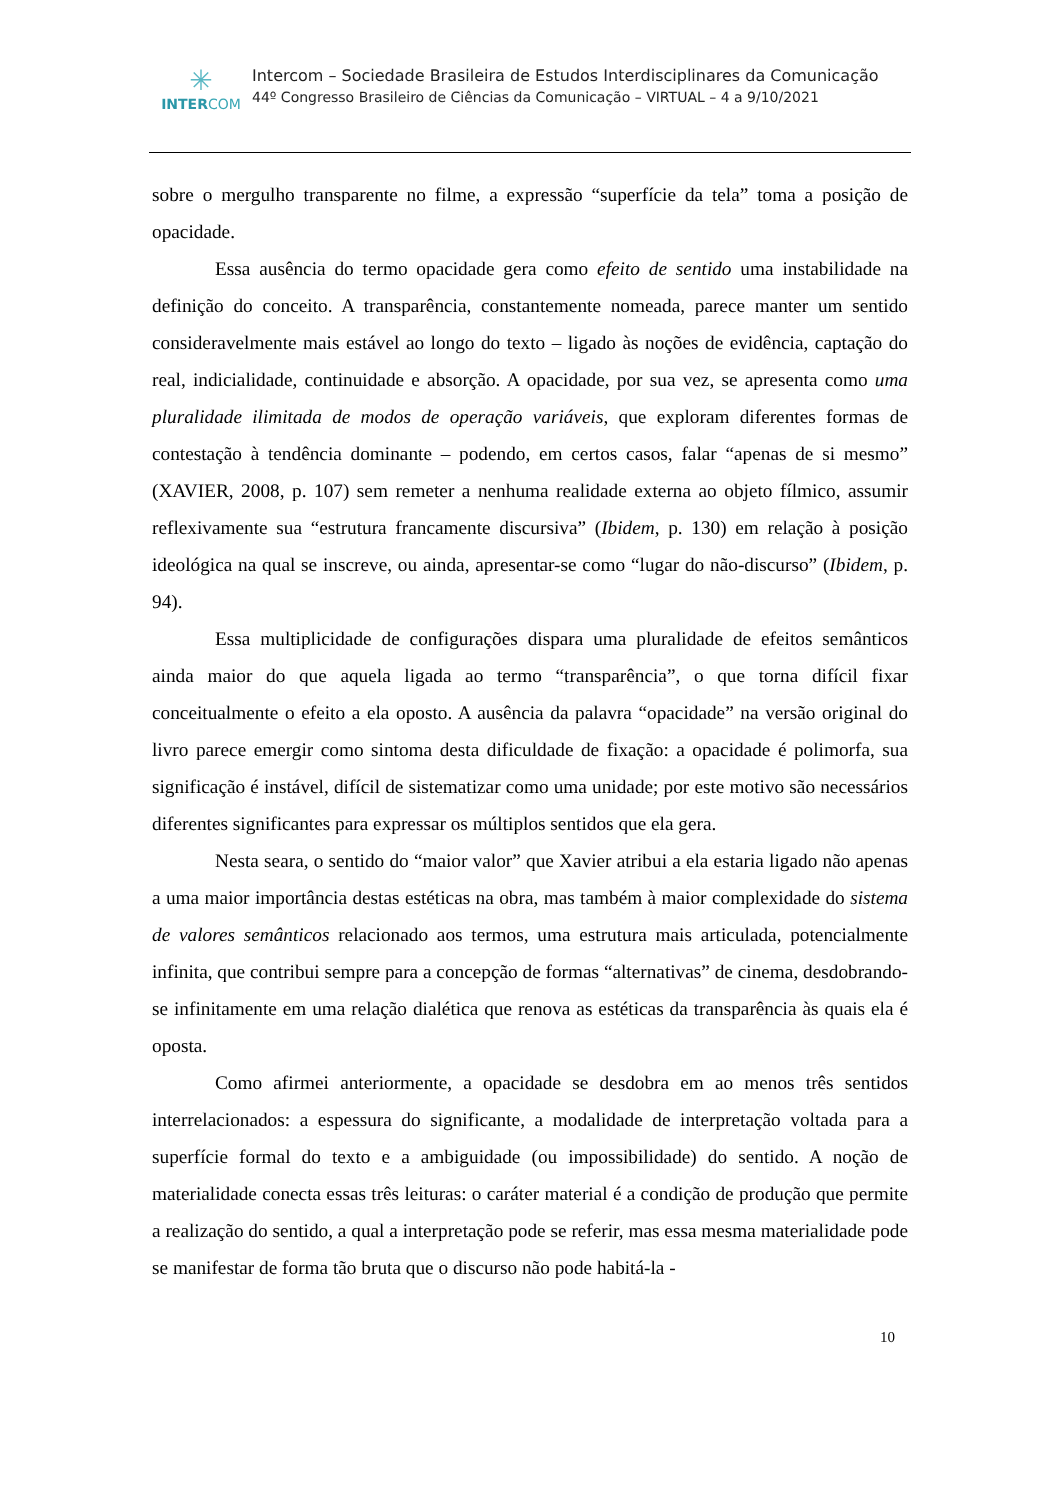✳
INTERCOM
Intercom – Sociedade Brasileira de Estudos Interdisciplinares da Comunicação
44º Congresso Brasileiro de Ciências da Comunicação – VIRTUAL – 4 a 9/10/2021
sobre o mergulho transparente no filme, a expressão “superfície da tela” toma a posição de opacidade.
Essa ausência do termo opacidade gera como efeito de sentido uma instabilidade na definição do conceito. A transparência, constantemente nomeada, parece manter um sentido consideravelmente mais estável ao longo do texto – ligado às noções de evidência, captação do real, indicialidade, continuidade e absorção. A opacidade, por sua vez, se apresenta como uma pluralidade ilimitada de modos de operação variáveis, que exploram diferentes formas de contestação à tendência dominante – podendo, em certos casos, falar “apenas de si mesmo” (XAVIER, 2008, p. 107) sem remeter a nenhuma realidade externa ao objeto fílmico, assumir reflexivamente sua “estrutura francamente discursiva” (Ibidem, p. 130) em relação à posição ideológica na qual se inscreve, ou ainda, apresentar-se como “lugar do não-discurso” (Ibidem, p. 94).
Essa multiplicidade de configurações dispara uma pluralidade de efeitos semânticos ainda maior do que aquela ligada ao termo “transparência”, o que torna difícil fixar conceitualmente o efeito a ela oposto. A ausência da palavra “opacidade” na versão original do livro parece emergir como sintoma desta dificuldade de fixação: a opacidade é polimorfa, sua significação é instável, difícil de sistematizar como uma unidade; por este motivo são necessários diferentes significantes para expressar os múltiplos sentidos que ela gera.
Nesta seara, o sentido do “maior valor” que Xavier atribui a ela estaria ligado não apenas a uma maior importância destas estéticas na obra, mas também à maior complexidade do sistema de valores semânticos relacionado aos termos, uma estrutura mais articulada, potencialmente infinita, que contribui sempre para a concepção de formas “alternativas” de cinema, desdobrando-se infinitamente em uma relação dialética que renova as estéticas da transparência às quais ela é oposta.
Como afirmei anteriormente, a opacidade se desdobra em ao menos três sentidos interrelacionados: a espessura do significante, a modalidade de interpretação voltada para a superfície formal do texto e a ambiguidade (ou impossibilidade) do sentido. A noção de materialidade conecta essas três leituras: o caráter material é a condição de produção que permite a realização do sentido, a qual a interpretação pode se referir, mas essa mesma materialidade pode se manifestar de forma tão bruta que o discurso não pode habitá-la -
10